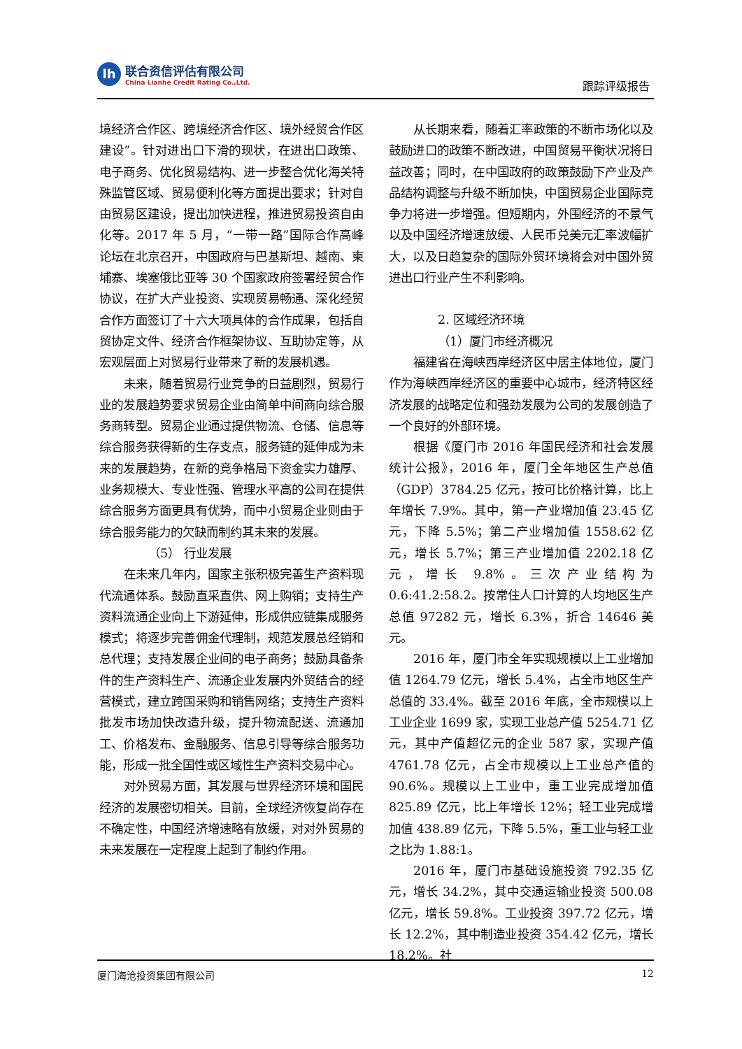lh
联合资信评估有限公司
China Lianhe Credit Rating Co.,Ltd.
跟踪评级报告
境经济合作区、跨境经济合作区、境外经贸合作区建设”。针对进出口下滑的现状，在进出口政策、电子商务、优化贸易结构、进一步整合优化海关特殊监管区域、贸易便利化等方面提出要求；针对自由贸易区建设，提出加快进程，推进贸易投资自由化等。2017 年 5 月，“一带一路”国际合作高峰论坛在北京召开，中国政府与巴基斯坦、越南、柬埔寨、埃塞俄比亚等 30 个国家政府签署经贸合作协议，在扩大产业投资、实现贸易畅通、深化经贸合作方面签订了十六大项具体的合作成果，包括自贸协定文件、经济合作框架协议、互助协定等，从宏观层面上对贸易行业带来了新的发展机遇。
未来，随着贸易行业竞争的日益剧烈，贸易行业的发展趋势要求贸易企业由简单中间商向综合服务商转型。贸易企业通过提供物流、仓储、信息等综合服务获得新的生存支点，服务链的延伸成为未来的发展趋势，在新的竞争格局下资金实力雄厚、业务规模大、专业性强、管理水平高的公司在提供综合服务方面更具有优势，而中小贸易企业则由于综合服务能力的欠缺而制约其未来的发展。
（5） 行业发展
在未来几年内，国家主张积极完善生产资料现代流通体系。鼓励直采直供、网上购销；支持生产资料流通企业向上下游延伸，形成供应链集成服务模式；将逐步完善佣金代理制，规范发展总经销和总代理；支持发展企业间的电子商务；鼓励具备条件的生产资料生产、流通企业发展内外贸结合的经营模式，建立跨国采购和销售网络；支持生产资料批发市场加快改造升级，提升物流配送、流通加工、价格发布、金融服务、信息引导等综合服务功能，形成一批全国性或区域性生产资料交易中心。
对外贸易方面，其发展与世界经济环境和国民经济的发展密切相关。目前，全球经济恢复尚存在不确定性，中国经济增速略有放缓，对对外贸易的未来发展在一定程度上起到了制约作用。
从长期来看，随着汇率政策的不断市场化以及鼓励进口的政策不断改进，中国贸易平衡状况将日益改善；同时，在中国政府的政策鼓励下产业及产品结构调整与升级不断加快，中国贸易企业国际竞争力将进一步增强。但短期内，外围经济的不景气以及中国经济增速放缓、人民币兑美元汇率波幅扩大，以及日趋复杂的国际外贸环境将会对中国外贸进出口行业产生不利影响。
2. 区域经济环境
（1）厦门市经济概况
福建省在海峡西岸经济区中居主体地位，厦门作为海峡西岸经济区的重要中心城市，经济特区经济发展的战略定位和强劲发展为公司的发展创造了一个良好的外部环境。
根据《厦门市 2016 年国民经济和社会发展统计公报》，2016 年，厦门全年地区生产总值（GDP）3784.25 亿元，按可比价格计算，比上年增长 7.9%。其中，第一产业增加值 23.45 亿元，下降 5.5%；第二产业增加值 1558.62 亿元，增长 5.7%；第三产业增加值 2202.18 亿元，增长 9.8%。三次产业结构为 0.6:41.2:58.2。按常住人口计算的人均地区生产总值 97282 元，增长 6.3%，折合 14646 美元。
2016 年，厦门市全年实现规模以上工业增加值 1264.79 亿元，增长 5.4%，占全市地区生产总值的 33.4%。截至 2016 年底，全市规模以上工业企业 1699 家，实现工业总产值 5254.71 亿元，其中产值超亿元的企业 587 家，实现产值 4761.78 亿元，占全市规模以上工业总产值的 90.6%。规模以上工业中，重工业完成增加值 825.89 亿元，比上年增长 12%；轻工业完成增加值 438.89 亿元，下降 5.5%，重工业与轻工业之比为 1.88:1。
2016 年，厦门市基础设施投资 792.35 亿元，增长 34.2%，其中交通运输业投资 500.08 亿元，增长 59.8%。工业投资 397.72 亿元，增长 12.2%，其中制造业投资 354.42 亿元，增长 18.2%。社
厦门海沧投资集团有限公司 12